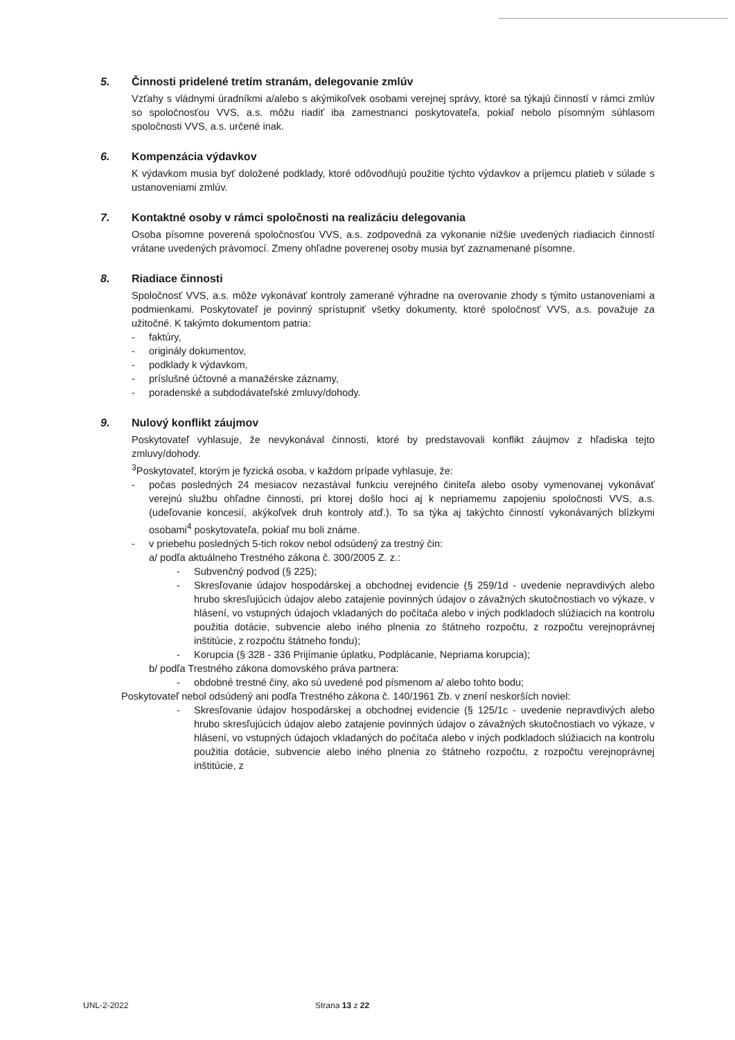5. Činnosti pridelené tretím stranám, delegovanie zmlúv
Vzťahy s vládnymi úradníkmi a/alebo s akýmikoľvek osobami verejnej správy, ktoré sa týkajú činností v rámci zmlúv so spoločnosťou VVS, a.s. môžu riadiť iba zamestnanci poskytovateľa, pokiaľ nebolo písomným súhlasom spoločnosti VVS, a.s. určené inak.
6. Kompenzácia výdavkov
K výdavkom musia byť doložené podklady, ktoré odôvodňujú použitie týchto výdavkov a príjemcu platieb v súlade s ustanoveniami zmlúv.
7. Kontaktné osoby v rámci spoločnosti na realizáciu delegovania
Osoba písomne poverená spoločnosťou VVS, a.s. zodpovedná za vykonanie nižšie uvedených riadiacich činností vrátane uvedených právomocí. Zmeny ohľadne poverenej osoby musia byť zaznamenané písomne.
8. Riadiace činnosti
Spoločnosť VVS, a.s. môže vykonávať kontroly zamerané výhradne na overovanie zhody s týmito ustanoveniami a podmienkami. Poskytovateľ je povinný sprístupniť všetky dokumenty, ktoré spoločnosť VVS, a.s. považuje za užitočné. K takýmto dokumentom patria:
- faktúry,
- originály dokumentov,
- podklady k výdavkom,
- príslušné účtovné a manažérske záznamy,
- poradenské a subdodávateľské zmluvy/dohody.
9. Nulový konflikt záujmov
Poskytovateľ vyhlasuje, že nevykonával činnosti, ktoré by predstavovali konflikt záujmov z hľadiska tejto zmluvy/dohody.
<sup>3</sup> Poskytovateľ, ktorým je fyzická osoba, v každom prípade vyhlasuje, že:
- počas posledných 24 mesiacov nezastával funkciu verejného činiteľa alebo osoby vymenovanej vykonávať verejnú službu ohľadne činnosti, pri ktorej došlo hoci aj k nepriamemu zapojeniu spoločnosti VVS, a.s. (udeľovanie koncesií, akýkoľvek druh kontroly atď.). To sa týka aj takýchto činností vykonávaných blízkymi osobami<sup>4</sup> poskytovateľa, pokiaľ mu boli známe.
- v priebehu posledných 5-tich rokov nebol odsúdený za trestný čin:
a/ podľa aktuálneho Trestného zákona č. 300/2005 Z. z.:
- Subvenčný podvod (§ 225);
- Skresľovanie údajov hospodárskej a obchodnej evidencie (§ 259/1d - uvedenie nepravdivých alebo hrubo skresľujúcich údajov alebo zatajenie povinných údajov o závažných skutočnostiach vo výkaze, v hlásení, vo vstupných údajoch vkladaných do počítača alebo v iných podkladoch slúžiacich na kontrolu použitia dotácie, subvencie alebo iného plnenia zo štátneho rozpočtu, z rozpočtu verejnoprávnej inštitúcie, z rozpočtu štátneho fondu);
- Korupcia (§ 328 - 336 Prijímanie úplatku, Podplácanie, Nepriama korupcia);
b/ podľa Trestného zákona domovského práva partnera:
- obdobné trestné činy, ako sú uvedené pod písmenom a/ alebo tohto bodu;
Poskytovateľ nebol odsúdený ani podľa Trestného zákona č. 140/1961 Zb. v znení neskorších noviel:
- Skresľovanie údajov hospodárskej a obchodnej evidencie (§ 125/1c - uvedenie nepravdivých alebo hrubo skresľujúcich údajov alebo zatajenie povinných údajov o závažných skutočnostiach vo výkaze, v hlásení, vo vstupných údajoch vkladaných do počítača alebo v iných podkladoch slúžiacich na kontrolu použitia dotácie, subvencie alebo iného plnenia zo štátneho rozpočtu, z rozpočtu verejnoprávnej inštitúcie, z
UNL-2-2022 Strana 13 z 22